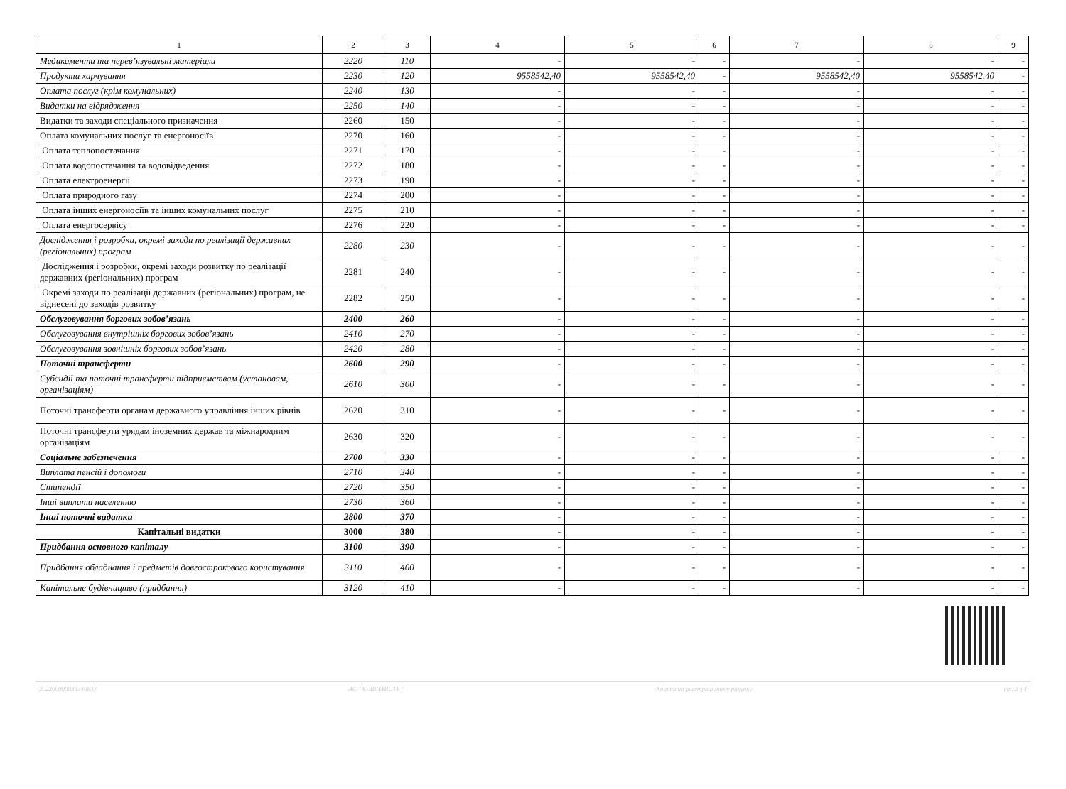| 1 | 2 | 3 | 4 | 5 | 6 | 7 | 8 | 9 |
| --- | --- | --- | --- | --- | --- | --- | --- | --- |
| Медикаменти та перев’язувальні матеріали | 2220 | 110 | - | - | - | - | - | - |
| Продукти харчування | 2230 | 120 | 9558542,40 | 9558542,40 | - | 9558542,40 | 9558542,40 | - |
| Оплата послуг (крім комунальних) | 2240 | 130 | - | - | - | - | - | - |
| Видатки на відрядження | 2250 | 140 | - | - | - | - | - | - |
| Видатки та заходи спеціального призначення | 2260 | 150 | - | - | - | - | - | - |
| Оплата комунальних послуг та енергоносіїв | 2270 | 160 | - | - | - | - | - | - |
| Оплата теплопостачання | 2271 | 170 | - | - | - | - | - | - |
| Оплата водопостачання та водовідведення | 2272 | 180 | - | - | - | - | - | - |
| Оплата електроенергії | 2273 | 190 | - | - | - | - | - | - |
| Оплата природного газу | 2274 | 200 | - | - | - | - | - | - |
| Оплата інших енергоносіїв та інших комунальних послуг | 2275 | 210 | - | - | - | - | - | - |
| Оплата енергосервісу | 2276 | 220 | - | - | - | - | - | - |
| Дослідження і розробки, окремі заходи по реалізації державних (регіональних) програм | 2280 | 230 | - | - | - | - | - | - |
| Дослідження і розробки, окремі заходи розвитку по реалізації державних (регіональних) програм | 2281 | 240 | - | - | - | - | - | - |
| Окремі заходи по реалізації державних (регіональних) програм, не віднесені до заходів розвитку | 2282 | 250 | - | - | - | - | - | - |
| Обслуговування боргових зобов’язань | 2400 | 260 | - | - | - | - | - | - |
| Обслуговування внутрішніх боргових зобов’язань | 2410 | 270 | - | - | - | - | - | - |
| Обслуговування зовнішніх боргових зобов’язань | 2420 | 280 | - | - | - | - | - | - |
| Поточні трансферти | 2600 | 290 | - | - | - | - | - | - |
| Субсидії та поточні трансферти підприємствам (установам, організаціям) | 2610 | 300 | - | - | - | - | - | - |
| Поточні трансферти органам державного управління інших рівнів | 2620 | 310 | - | - | - | - | - | - |
| Поточні трансферти урядам іноземних держав та міжнародним організаціям | 2630 | 320 | - | - | - | - | - | - |
| Соціальне забезпечення | 2700 | 330 | - | - | - | - | - | - |
| Виплата пенсій і допомоги | 2710 | 340 | - | - | - | - | - | - |
| Стипендії | 2720 | 350 | - | - | - | - | - | - |
| Інші виплати населенню | 2730 | 360 | - | - | - | - | - | - |
| Інші поточні видатки | 2800 | 370 | - | - | - | - | - | - |
| Капітальні видатки | 3000 | 380 | - | - | - | - | - | - |
| Придбання основного капіталу | 3100 | 390 | - | - | - | - | - | - |
| Придбання обладнання і предметів довгострокового користування | 3110 | 400 | - | - | - | - | - | - |
| Капітальне будівництво (придбання) | 3120 | 410 | - | - | - | - | - | - |
202200000034340837 АС " Є-ЗВІТНІСТЬ " Кошти на реєстраційному рахунку ст. 2 з 4